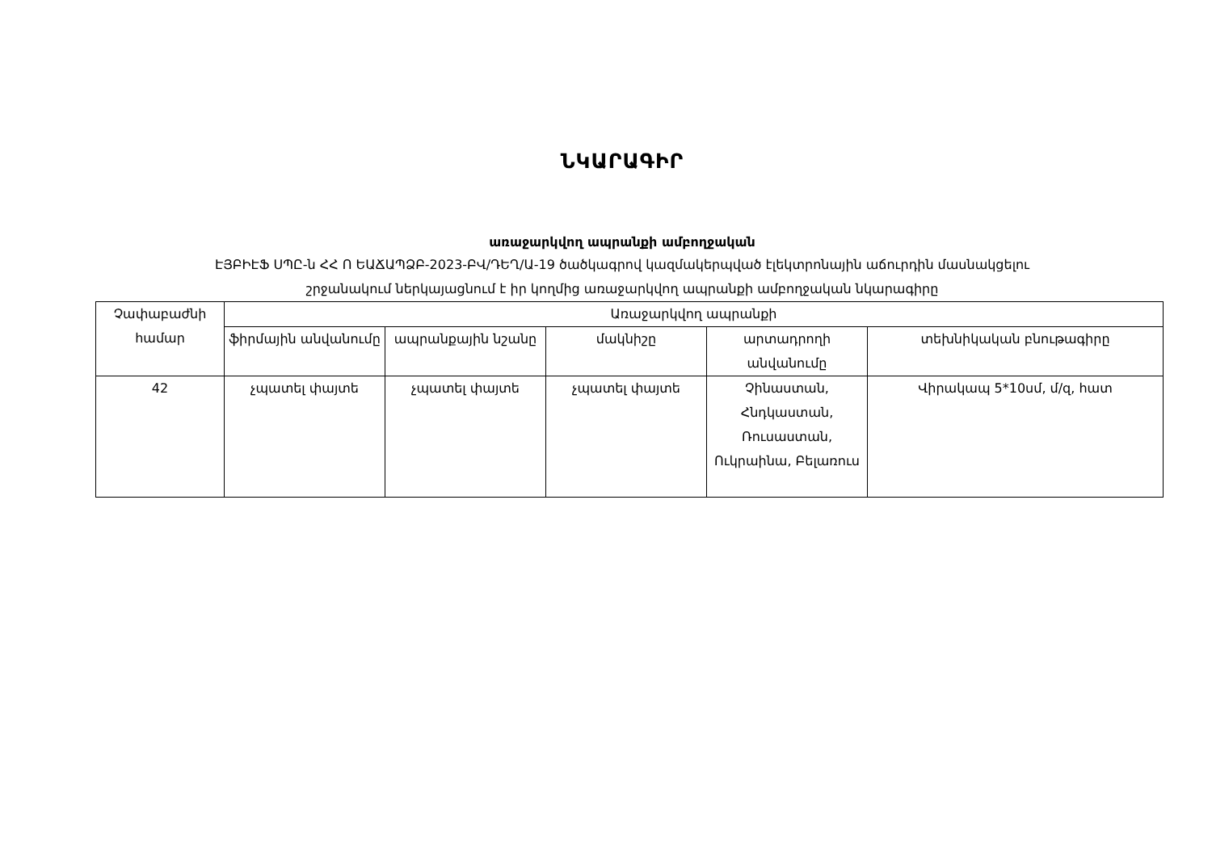ՆԿԱՐԱԳԻՐ
առաջարկվող ապրանքի ամբողջական
ԷՅԲԻԷՖ ՍՊԸ-ն ՀՀ Ո ԵԱՃԱՊՁԲ-2023-ԲՎ/ԴԵՂ/Ա-19 ծածկագրով կազմակերպված էլեկտրոնային աճուրդին մասնակցելու
շրջանակում ներկայացնում է իր կողմից առաջարկվող ապրանքի ամբողջական նկարագիրը
| Չափաբաժնի համար | Առաջարկվող ապրանքի | | | | |
| --- | --- | --- | --- | --- | --- |
| | ֆիրմային անվանումը | ապրանքային նշանը | մակնիշը | արտադրողի անվանումը | տեխնիկական բնութագիրը |
| 42 | չպատել փայտե | չպատել փայտե | չպատել փայտե | Չինաստան, Հնդկաստան, Ռուսաստան, Ուկրաինա, Բելառուս | Վիրակապ 5*10սմ, մ/զ, հատ |